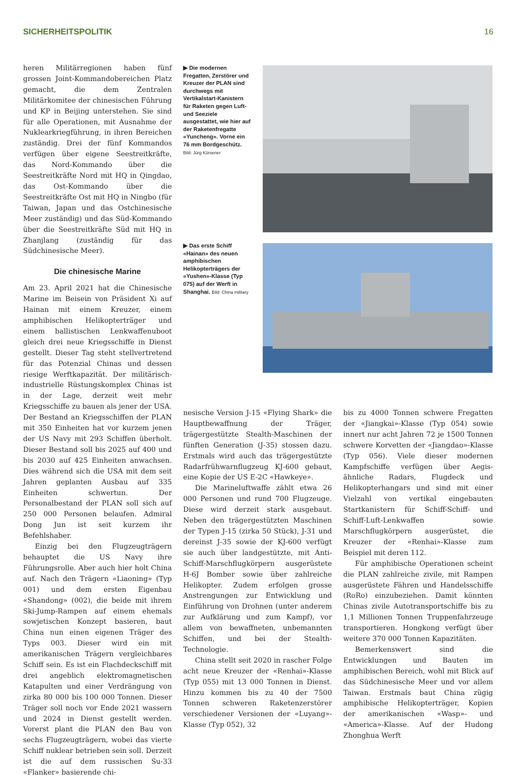SICHERHEITSPOLITIK 16
heren Militärregionen haben fünf grossen Joint-Kommandobereichen Platz gemacht, die dem Zentralen Militärkomitee der chinesischen Führung und KP in Beijing unterstehen. Sie sind für alle Operationen, mit Ausnahme der Nuklearkriegführung, in ihren Bereichen zuständig. Drei der fünf Kommandos verfügen über eigene Seestreitkräfte, das Nord-Kommando über die Seestreitkräfte Nord mit HQ in Qingdao, das Ost-Kommando über die Seestreitkräfte Ost mit HQ in Ningbo (für Taiwan, Japan und das Ostchinesische Meer zuständig) und das Süd-Kommando über die Seestreitkräfte Süd mit HQ in Zhanjlang (zuständig für das Südchinesische Meer).
Die chinesische Marine
Am 23. April 2021 hat die Chinesische Marine im Beisein von Präsident Xi auf Hainan mit einem Kreuzer, einem amphibischen Helikopterträger und einem ballistischen Lenkwaffenuboot gleich drei neue Kriegsschiffe in Dienst gestellt. Dieser Tag steht stellvertretend für das Potenzial Chinas und dessen riesige Werftkapazität. Der militärisch-industrielle Rüstungskomplex Chinas ist in der Lage, derzeit weit mehr Kriegsschiffe zu bauen als jener der USA. Der Bestand an Kriegsschiffen der PLAN mit 350 Einheiten hat vor kurzem jenen der US Navy mit 293 Schiffen überholt. Dieser Bestand soll bis 2025 auf 400 und bis 2030 auf 425 Einheiten anwachsen. Dies während sich die USA mit dem seit Jahren geplanten Ausbau auf 335 Einheiten schwertun. Der Personalbestand der PLAN soll sich auf 250 000 Personen belaufen. Admiral Dong Jun ist seit kurzem ihr Befehlshaber.
Einzig bei den Flugzeugträgern behauptet die US Navy ihre Führungsrolle. Aber auch hier holt China auf. Nach den Trägern «Liaoning» (Typ 001) und dem ersten Eigenbau «Shandong» (002), die beide mit ihrem Ski-Jump-Rampen auf einem ehemals sowjetischen Konzept basieren, baut China nun einen eigenen Träger des Typs 003. Dieser wird ein mit amerikanischen Trägern vergleichbares Schiff sein. Es ist ein Flachdeckschiff mit drei angeblich elektromagnetischen Katapulten und einer Verdrängung von zirka 80 000 bis 100 000 Tonnen. Dieser Träger soll noch vor Ende 2021 wassern und 2024 in Dienst gestellt werden. Vorerst plant die PLAN den Bau von sechs Flugzeugträgern, wobei das vierte Schiff nuklear betrieben sein soll. Derzeit ist die auf dem russischen Su-33 «Flanker» basierende chi-
▶ Die modernen Fregatten, Zerstörer und Kreuzer der PLAN sind durchwegs mit Vertikalstart-Kanistern für Raketen gegen Luft- und Seeziele ausgestattet, wie hier auf der Raketenfregatte «Yuncheng». Vorne ein 76 mm Bordgeschütz. Bild: Jürg Kürsener
▶ Das erste Schiff «Hainan» des neuen amphibischen Helikopterträgers der «Yushen»-Klasse (Typ 075) auf der Werft in Shanghai. Bild: China military
nesische Version J-15 «Flying Shark» die Hauptbewaffnung der Träger, trägergestützte Stealth-Maschinen der fünften Generation (J-35) stossen dazu. Erstmals wird auch das trägergestützte Radarfrühwarnflugzeug KJ-600 gebaut, eine Kopie der US E-2C «Hawkeye».
Die Marineluftwaffe zählt etwa 26 000 Personen und rund 700 Flugzeuge. Diese wird derzeit stark ausgebaut. Neben den trägergestützten Maschinen der Typen J-15 (zirka 50 Stück), J-31 und dereinst J-35 sowie der KJ-600 verfügt sie auch über landgestützte, mit Anti-Schiff-Marschflugkörpern ausgerüstete H-6J Bomber sowie über zahlreiche Helikopter. Zudem erfolgen grosse Anstrengungen zur Entwicklung und Einführung von Drohnen (unter anderem zur Aufklärung und zum Kampf), vor allem von bewaffneten, unbemannten Schiffen, und bei der Stealth-Technologie.
China stellt seit 2020 in rascher Folge acht neue Kreuzer der «Renhai»-Klasse (Typ 055) mit 13 000 Tonnen in Dienst. Hinzu kommen bis zu 40 der 7500 Tonnen schweren Raketenzerstörer verschiedener Versionen der «Luyang»-Klasse (Typ 052), 32
bis zu 4000 Tonnen schwere Fregatten der «Jiangkai»-Klasse (Typ 054) sowie innert nur acht Jahren 72 je 1500 Tonnen schwere Korvetten der «Jiangdao»-Klasse (Typ 056). Viele dieser modernen Kampfschiffe verfügen über Aegis-ähnliche Radars, Flugdeck und Helikopterhangars und sind mit einer Vielzahl von vertikal eingebauten Startkanistern für Schiff-Schiff- und Schiff-Luft-Lenkwaffen sowie Marschflugkörpern ausgerüstet, die Kreuzer der «Renhai»-Klasse zum Beispiel mit deren 112.
Für amphibische Operationen scheint die PLAN zahlreiche zivile, mit Rampen ausgerüstete Fähren und Handelsschiffe (RoRo) einzubeziehen. Damit könnten Chinas zivile Autotransportschiffe bis zu 1,1 Millionen Tonnen Truppenfahrzeuge transportieren. Hongkong verfügt über weitere 370 000 Tonnen Kapazitäten.
Bemerkenswert sind die Entwicklungen und Bauten im amphibischen Bereich, wohl mit Blick auf das Südchinesische Meer und vor allem Taiwan. Erstmals baut China zügig amphibische Helikopterträger, Kopien der amerikanischen «Wasp»- und «America»-Klasse. Auf der Hudong Zhonghua Werft